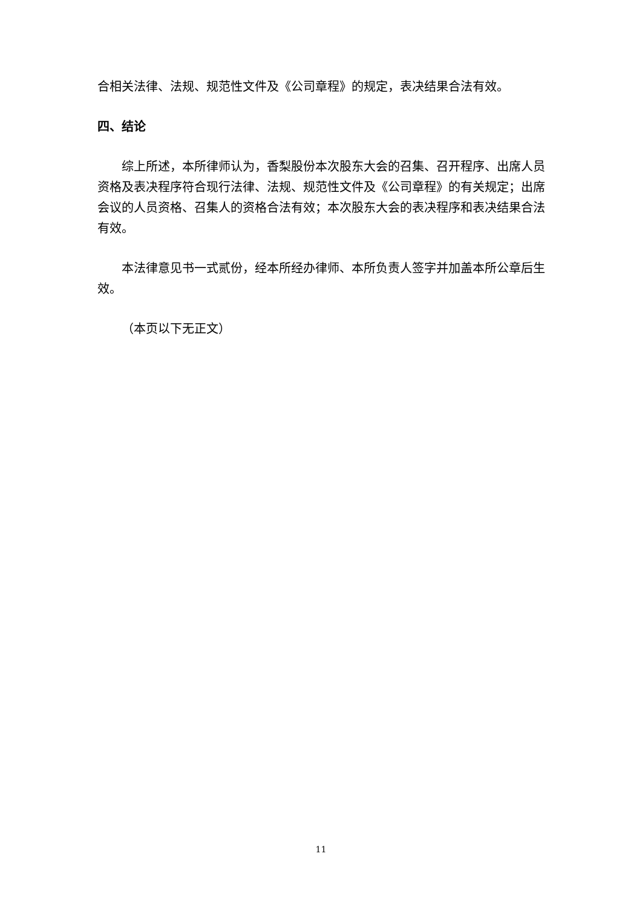合相关法律、法规、规范性文件及《公司章程》的规定，表决结果合法有效。
四、结论
综上所述，本所律师认为，香梨股份本次股东大会的召集、召开程序、出席人员资格及表决程序符合现行法律、法规、规范性文件及《公司章程》的有关规定；出席会议的人员资格、召集人的资格合法有效；本次股东大会的表决程序和表决结果合法有效。
本法律意见书一式贰份，经本所经办律师、本所负责人签字并加盖本所公章后生效。
（本页以下无正文）
11